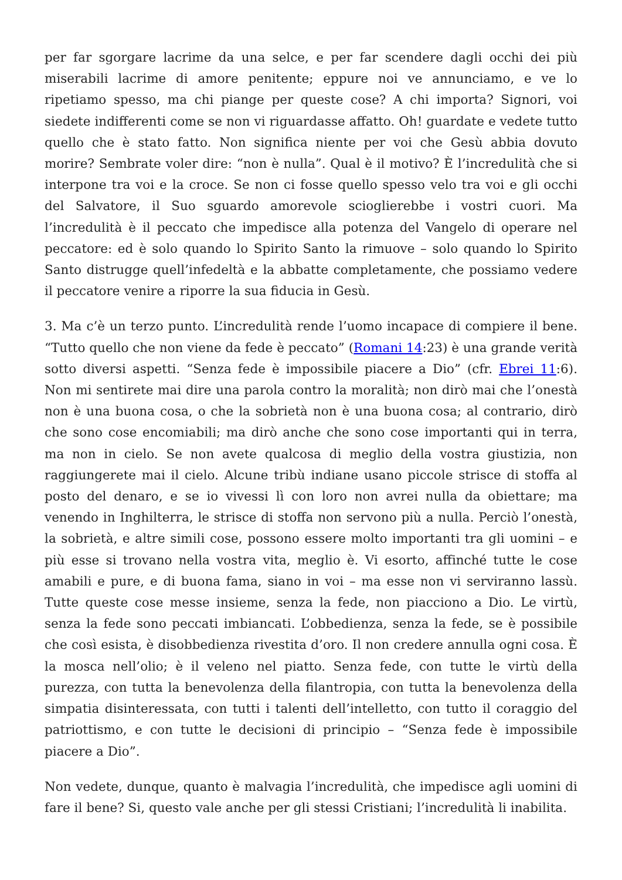per far sgorgare lacrime da una selce, e per far scendere dagli occhi dei più miserabili lacrime di amore penitente; eppure noi ve annunciamo, e ve lo ripetiamo spesso, ma chi piange per queste cose? A chi importa? Signori, voi siedete indifferenti come se non vi riguardasse affatto. Oh! guardate e vedete tutto quello che è stato fatto. Non significa niente per voi che Gesù abbia dovuto morire? Sembrate voler dire: “non è nulla”. Qual è il motivo? È l’incredulità che si interpone tra voi e la croce. Se non ci fosse quello spesso velo tra voi e gli occhi del Salvatore, il Suo sguardo amorevole scioglierebbe i vostri cuori. Ma l’incredulità è il peccato che impedisce alla potenza del Vangelo di operare nel peccatore: ed è solo quando lo Spirito Santo la rimuove – solo quando lo Spirito Santo distrugge quell’infedeltà e la abbatte completamente, che possiamo vedere il peccatore venire a riporre la sua fiducia in Gesù.
3. Ma c’è un terzo punto. L’incredulità rende l’uomo incapace di compiere il bene. “Tutto quello che non viene da fede è peccato” (Romani 14:23) è una grande verità sotto diversi aspetti. “Senza fede è impossibile piacere a Dio” (cfr. Ebrei 11:6). Non mi sentirete mai dire una parola contro la moralità; non dirò mai che l’onestà non è una buona cosa, o che la sobrietà non è una buona cosa; al contrario, dirò che sono cose encomiabili; ma dirò anche che sono cose importanti qui in terra, ma non in cielo. Se non avete qualcosa di meglio della vostra giustizia, non raggiungerete mai il cielo. Alcune tribù indiane usano piccole strisce di stoffa al posto del denaro, e se io vivessi lì con loro non avrei nulla da obiettare; ma venendo in Inghilterra, le strisce di stoffa non servono più a nulla. Perciò l’onestà, la sobrietà, e altre simili cose, possono essere molto importanti tra gli uomini – e più esse si trovano nella vostra vita, meglio è. Vi esorto, affinché tutte le cose amabili e pure, e di buona fama, siano in voi – ma esse non vi serviranno lassù. Tutte queste cose messe insieme, senza la fede, non piacciono a Dio. Le virtù, senza la fede sono peccati imbiancati. L’obbedienza, senza la fede, se è possibile che così esista, è disobbedienza rivestita d’oro. Il non credere annulla ogni cosa. È la mosca nell’olio; è il veleno nel piatto. Senza fede, con tutte le virtù della purezza, con tutta la benevolenza della filantropia, con tutta la benevolenza della simpatia disinteressata, con tutti i talenti dell’intelletto, con tutto il coraggio del patriottismo, e con tutte le decisioni di principio – “Senza fede è impossibile piacere a Dio”.
Non vedete, dunque, quanto è malvagia l’incredulità, che impedisce agli uomini di fare il bene? Si, questo vale anche per gli stessi Cristiani; l’incredulità li inabilita.